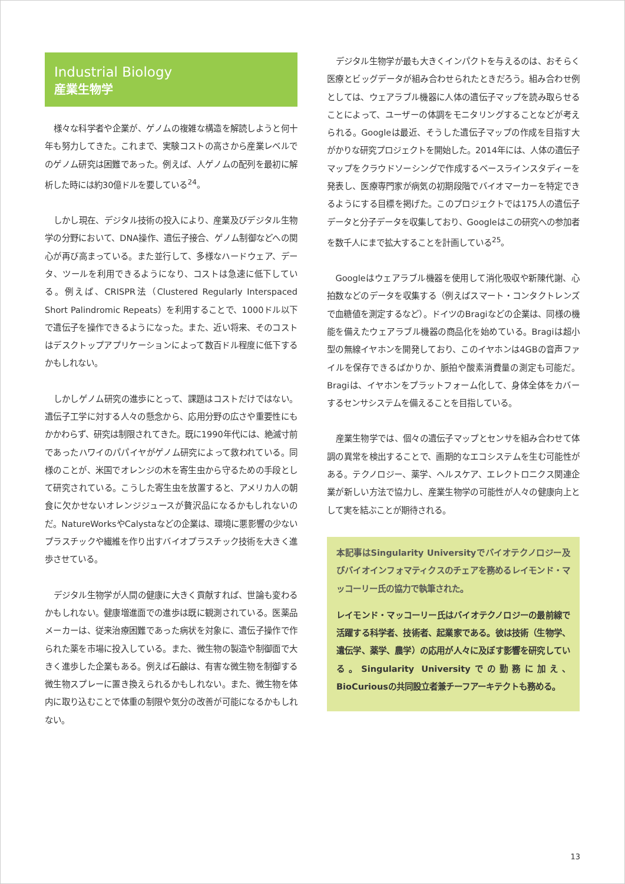Industrial Biology
産業生物学
様々な科学者や企業が、ゲノムの複雑な構造を解読しようと何十年も努力してきた。これまで、実験コストの高さから産業レベルでのゲノム研究は困難であった。例えば、人ゲノムの配列を最初に解析した時には約30億ドルを要している<sup>24</sup>。
しかし現在、デジタル技術の投入により、産業及びデジタル生物学の分野において、DNA操作、遺伝子接合、ゲノム制御などへの関心が再び高まっている。また並行して、多様なハードウェア、データ、ツールを利用できるようになり、コストは急速に低下している。例えば、CRISPR法（Clustered Regularly Interspaced Short Palindromic Repeats）を利用することで、1000ドル以下で遺伝子を操作できるようになった。また、近い将来、そのコストはデスクトップアプリケーションによって数百ドル程度に低下するかもしれない。
しかしゲノム研究の進歩にとって、課題はコストだけではない。遺伝子工学に対する人々の懸念から、応用分野の広さや重要性にもかかわらず、研究は制限されてきた。既に1990年代には、絶滅寸前であったハワイのパパイヤがゲノム研究によって救われている。同様のことが、米国でオレンジの木を寄生虫から守るための手段として研究されている。こうした寄生虫を放置すると、アメリカ人の朝食に欠かせないオレンジジュースが贅沢品になるかもしれないのだ。NatureWorksやCalystaなどの企業は、環境に悪影響の少ないプラスチックや繊維を作り出すバイオプラスチック技術を大きく進歩させている。
デジタル生物学が人間の健康に大きく貢献すれば、世論も変わるかもしれない。健康増進面での進歩は既に観測されている。医薬品メーカーは、従来治療困難であった病状を対象に、遺伝子操作で作られた薬を市場に投入している。また、微生物の製造や制御面で大きく進歩した企業もある。例えば石鹸は、有害な微生物を制御する微生物スプレーに置き換えられるかもしれない。また、微生物を体内に取り込むことで体重の制限や気分の改善が可能になるかもしれない。
デジタル生物学が最も大きくインパクトを与えるのは、おそらく医療とビッグデータが組み合わせられたときだろう。組み合わせ例としては、ウェアラブル機器に人体の遺伝子マップを読み取らせることによって、ユーザーの体調をモニタリングすることなどが考えられる。Googleは最近、そうした遺伝子マップの作成を目指す大がかりな研究プロジェクトを開始した。2014年には、人体の遺伝子マップをクラウドソーシングで作成するベースラインスタディーを発表し、医療専門家が病気の初期段階でバイオマーカーを特定できるようにする目標を掲げた。このプロジェクトでは175人の遺伝子データと分子データを収集しており、Googleはこの研究への参加者を数千人にまで拡大することを計画している<sup>25</sup>。
Googleはウェアラブル機器を使用して消化吸収や新陳代謝、心拍数などのデータを収集する（例えばスマート・コンタクトレンズで血糖値を測定するなど）。ドイツのBragiなどの企業は、同様の機能を備えたウェアラブル機器の商品化を始めている。Bragiは超小型の無線イヤホンを開発しており、このイヤホンは4GBの音声ファイルを保存できるばかりか、脈拍や酸素消費量の測定も可能だ。Bragiは、イヤホンをプラットフォーム化して、身体全体をカバーするセンサシステムを備えることを目指している。
産業生物学では、個々の遺伝子マップとセンサを組み合わせて体調の異常を検出することで、画期的なエコシステムを生む可能性がある。テクノロジー、薬学、ヘルスケア、エレクトロニクス関連企業が新しい方法で協力し、産業生物学の可能性が人々の健康向上として実を結ぶことが期待される。
本記事はSingularity Universityでバイオテクノロジー及びバイオインフォマティクスのチェアを務めるレイモンド・マッコーリー氏の協力で執筆された。
レイモンド・マッコーリー氏はバイオテクノロジーの最前線で活躍する科学者、技術者、起業家である。彼は技術（生物学、遺伝学、薬学、農学）の応用が人々に及ぼす影響を研究している。Singularity Universityでの勤務に加え、BioCuriousの共同設立者兼チーフアーキテクトも務める。
13